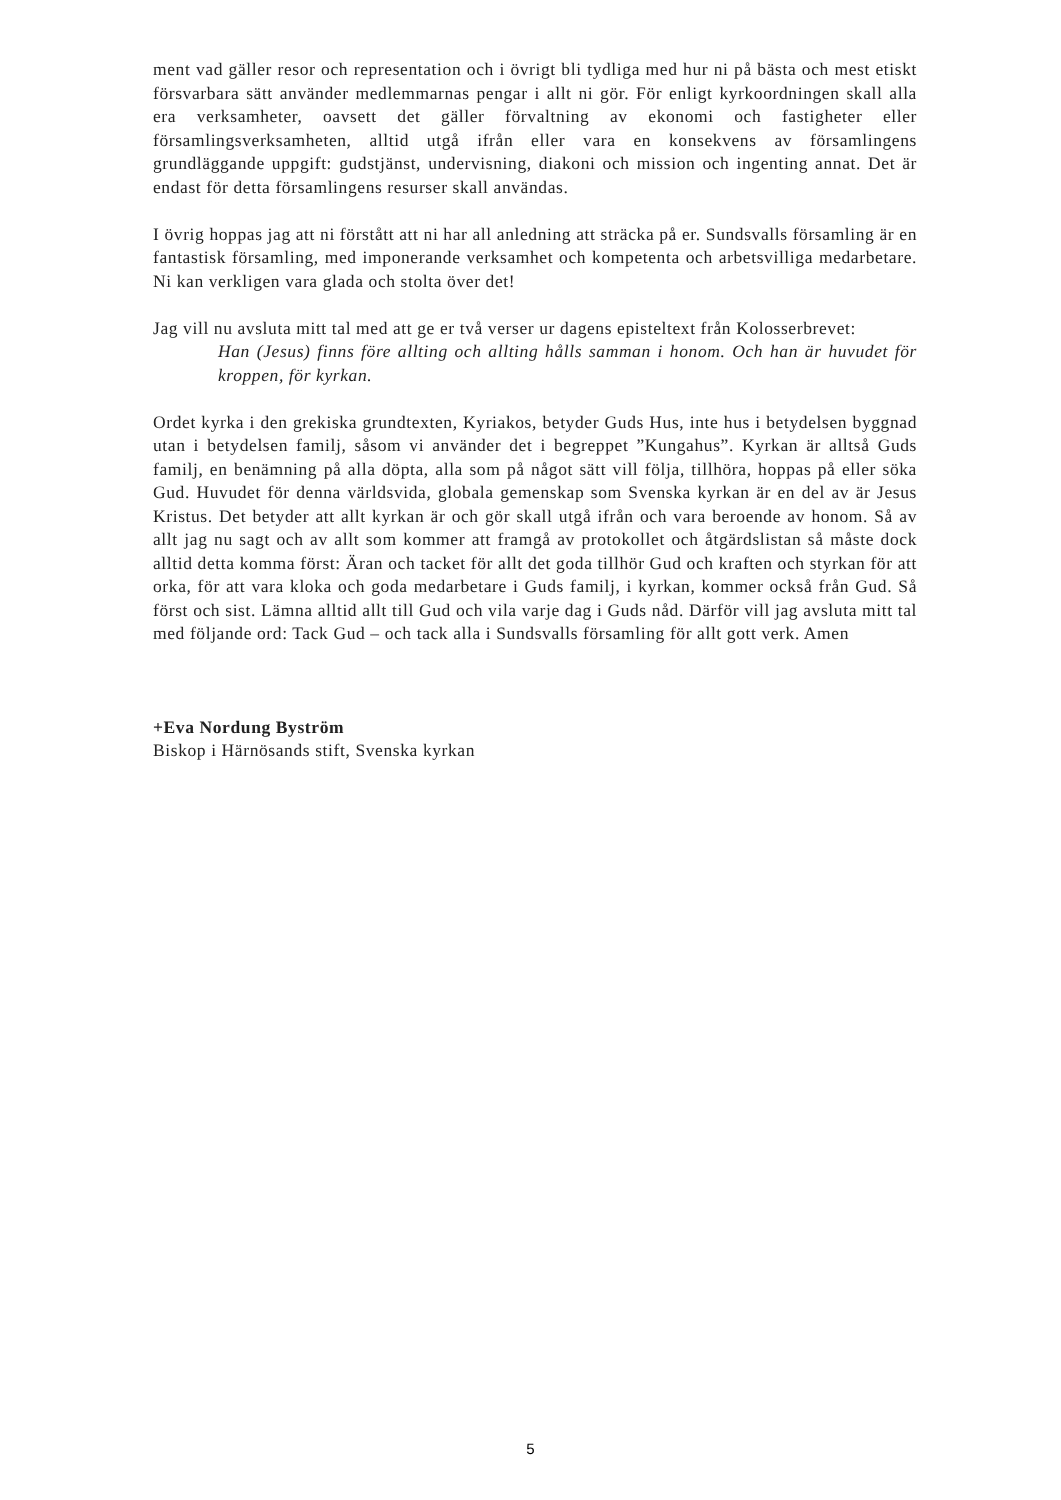ment vad gäller resor och representation och i övrigt bli tydliga med hur ni på bästa och mest etiskt försvarbara sätt använder medlemmarnas pengar i allt ni gör. För enligt kyrkoordningen skall alla era verksamheter, oavsett det gäller förvaltning av ekonomi och fastigheter eller församlingsverksamheten, alltid utgå ifrån eller vara en konsekvens av församlingens grundläggande uppgift: gudstjänst, undervisning, diakoni och mission och ingenting annat. Det är endast för detta församlingens resurser skall användas.
I övrig hoppas jag att ni förstått att ni har all anledning att sträcka på er. Sundsvalls församling är en fantastisk församling, med imponerande verksamhet och kompetenta och arbetsvilliga medarbetare. Ni kan verkligen vara glada och stolta över det!
Jag vill nu avsluta mitt tal med att ge er två verser ur dagens episteltext från Kolosserbrevet:
Han (Jesus) finns före allting och allting hålls samman i honom. Och han är huvudet för kroppen, för kyrkan.
Ordet kyrka i den grekiska grundtexten, Kyriakos, betyder Guds Hus, inte hus i betydelsen byggnad utan i betydelsen familj, såsom vi använder det i begreppet ”Kungahus”. Kyrkan är alltså Guds familj, en benämning på alla döpta, alla som på något sätt vill följa, tillhöra, hoppas på eller söka Gud. Huvudet för denna världsvida, globala gemenskap som Svenska kyrkan är en del av är Jesus Kristus. Det betyder att allt kyrkan är och gör skall utgå ifrån och vara beroende av honom. Så av allt jag nu sagt och av allt som kommer att framgå av protokollet och åtgärdslistan så måste dock alltid detta komma först: Äran och tacket för allt det goda tillhör Gud och kraften och styrkan för att orka, för att vara kloka och goda medarbetare i Guds familj, i kyrkan, kommer också från Gud. Så först och sist. Lämna alltid allt till Gud och vila varje dag i Guds nåd. Därför vill jag avsluta mitt tal med följande ord: Tack Gud – och tack alla i Sundsvalls församling för allt gott verk. Amen
+Eva Nordung Byström
Biskop i Härnösands stift, Svenska kyrkan
5